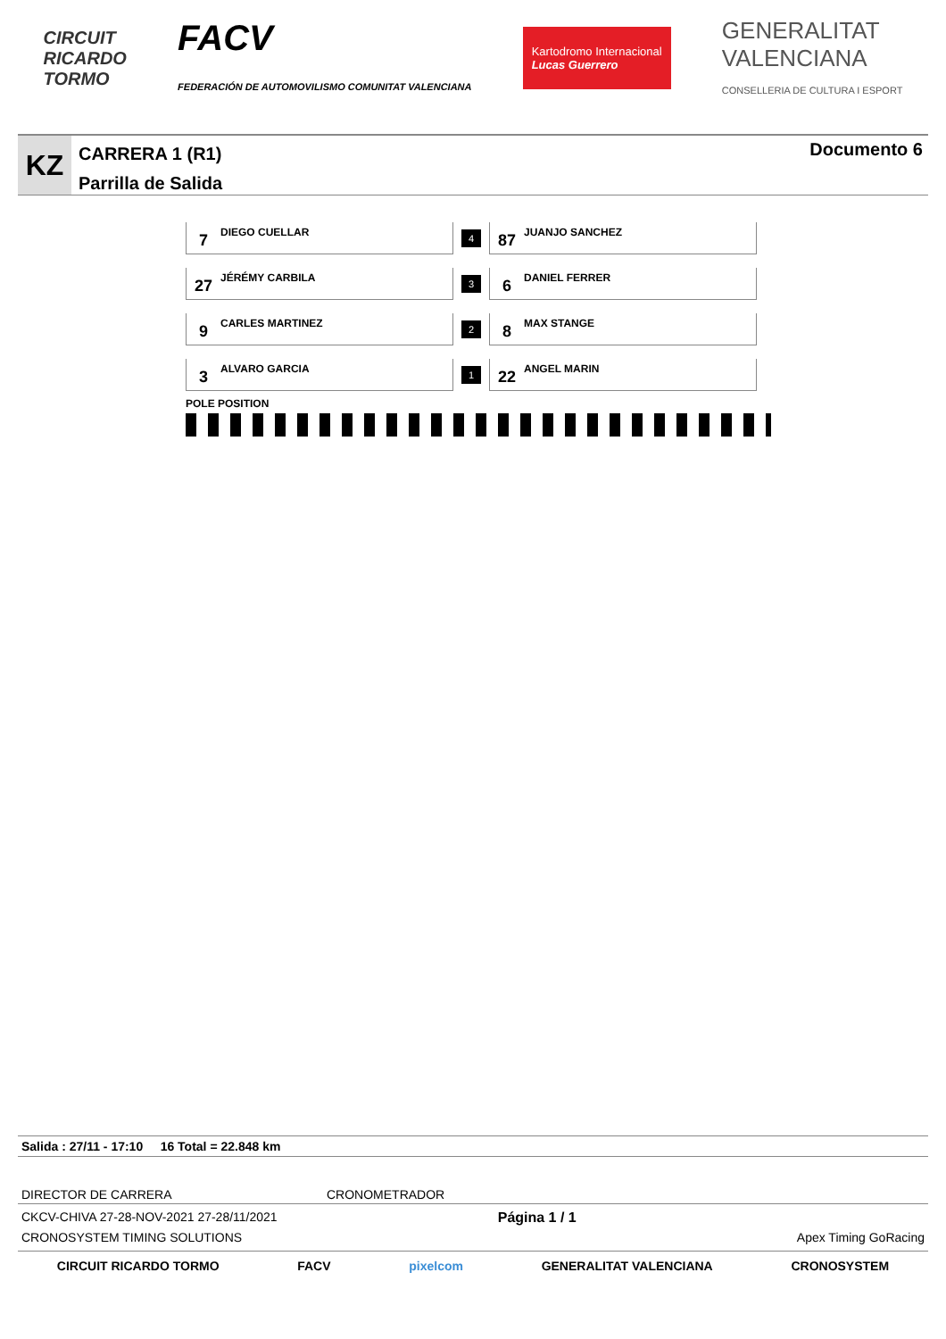CIRCUIT
RICARDO
TORMO
FACV
FEDERACIÓN DE AUTOMOVILISMO COMUNITAT VALENCIANA
Kartodromo Internacional
Lucas Guerrero
GENERALITAT
VALENCIANA
CONSELLERIA DE CULTURA I ESPORT
KZ
CARRERA 1 (R1)
Parrilla de Salida
Documento 6
7
DIEGO CUELLAR
4
87
JUANJO SANCHEZ
27
JÉRÉMY CARBILA
3
6
DANIEL FERRER
9
CARLES MARTINEZ
2
8
MAX STANGE
3
ALVARO GARCIA
1
22
ANGEL MARIN
POLE POSITION
Salida : 27/11 - 17:10 16 Total = 22.848 km
DIRECTOR DE CARRERA CRONOMETRADOR
CKCV-CHIVA 27-28-NOV-2021 27-28/11/2021
CRONOSYSTEM TIMING SOLUTIONS Página 1 / 1
Apex Timing GoRacing
CIRCUIT RICARDO TORMO FACV pixelcom GENERALITAT VALENCIANA CRONOSYSTEM